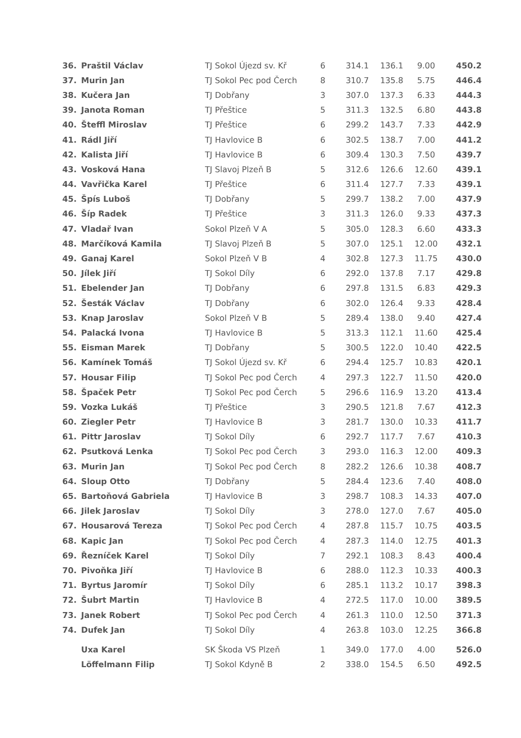| 36. | Praštil Václav | TJ Sokol Újezd sv. Kř | 6 | 314.1 | 136.1 | 9.00 | 450.2 |
| 37. | Murin Jan | TJ Sokol Pec pod Čerch | 8 | 310.7 | 135.8 | 5.75 | 446.4 |
| 38. | Kučera Jan | TJ Dobřany | 3 | 307.0 | 137.3 | 6.33 | 444.3 |
| 39. | Janota Roman | TJ Přeštice | 5 | 311.3 | 132.5 | 6.80 | 443.8 |
| 40. | Šteffl Miroslav | TJ Přeštice | 6 | 299.2 | 143.7 | 7.33 | 442.9 |
| 41. | Rádl Jiří | TJ Havlovice B | 6 | 302.5 | 138.7 | 7.00 | 441.2 |
| 42. | Kalista Jiří | TJ Havlovice B | 6 | 309.4 | 130.3 | 7.50 | 439.7 |
| 43. | Vosková Hana | TJ Slavoj Plzeň B | 5 | 312.6 | 126.6 | 12.60 | 439.1 |
| 44. | Vavřička Karel | TJ Přeštice | 6 | 311.4 | 127.7 | 7.33 | 439.1 |
| 45. | Špís Luboš | TJ Dobřany | 5 | 299.7 | 138.2 | 7.00 | 437.9 |
| 46. | Šíp Radek | TJ Přeštice | 3 | 311.3 | 126.0 | 9.33 | 437.3 |
| 47. | Vladař Ivan | Sokol Plzeň V A | 5 | 305.0 | 128.3 | 6.60 | 433.3 |
| 48. | Marčíková Kamila | TJ Slavoj Plzeň B | 5 | 307.0 | 125.1 | 12.00 | 432.1 |
| 49. | Ganaj Karel | Sokol Plzeň V B | 4 | 302.8 | 127.3 | 11.75 | 430.0 |
| 50. | Jílek Jiří | TJ Sokol Díly | 6 | 292.0 | 137.8 | 7.17 | 429.8 |
| 51. | Ebelender Jan | TJ Dobřany | 6 | 297.8 | 131.5 | 6.83 | 429.3 |
| 52. | Šesták Václav | TJ Dobřany | 6 | 302.0 | 126.4 | 9.33 | 428.4 |
| 53. | Knap Jaroslav | Sokol Plzeň V B | 5 | 289.4 | 138.0 | 9.40 | 427.4 |
| 54. | Palacká Ivona | TJ Havlovice B | 5 | 313.3 | 112.1 | 11.60 | 425.4 |
| 55. | Eisman Marek | TJ Dobřany | 5 | 300.5 | 122.0 | 10.40 | 422.5 |
| 56. | Kamínek Tomáš | TJ Sokol Újezd sv. Kř | 6 | 294.4 | 125.7 | 10.83 | 420.1 |
| 57. | Housar Filip | TJ Sokol Pec pod Čerch | 4 | 297.3 | 122.7 | 11.50 | 420.0 |
| 58. | Špaček Petr | TJ Sokol Pec pod Čerch | 5 | 296.6 | 116.9 | 13.20 | 413.4 |
| 59. | Vozka Lukáš | TJ Přeštice | 3 | 290.5 | 121.8 | 7.67 | 412.3 |
| 60. | Ziegler Petr | TJ Havlovice B | 3 | 281.7 | 130.0 | 10.33 | 411.7 |
| 61. | Pittr Jaroslav | TJ Sokol Díly | 6 | 292.7 | 117.7 | 7.67 | 410.3 |
| 62. | Psutková Lenka | TJ Sokol Pec pod Čerch | 3 | 293.0 | 116.3 | 12.00 | 409.3 |
| 63. | Murin Jan | TJ Sokol Pec pod Čerch | 8 | 282.2 | 126.6 | 10.38 | 408.7 |
| 64. | Sloup Otto | TJ Dobřany | 5 | 284.4 | 123.6 | 7.40 | 408.0 |
| 65. | Bartoňová Gabriela | TJ Havlovice B | 3 | 298.7 | 108.3 | 14.33 | 407.0 |
| 66. | Jilek Jaroslav | TJ Sokol Díly | 3 | 278.0 | 127.0 | 7.67 | 405.0 |
| 67. | Housarová Tereza | TJ Sokol Pec pod Čerch | 4 | 287.8 | 115.7 | 10.75 | 403.5 |
| 68. | Kapic Jan | TJ Sokol Pec pod Čerch | 4 | 287.3 | 114.0 | 12.75 | 401.3 |
| 69. | Řezníček Karel | TJ Sokol Díly | 7 | 292.1 | 108.3 | 8.43 | 400.4 |
| 70. | Pivoňka Jiří | TJ Havlovice B | 6 | 288.0 | 112.3 | 10.33 | 400.3 |
| 71. | Byrtus Jaromír | TJ Sokol Díly | 6 | 285.1 | 113.2 | 10.17 | 398.3 |
| 72. | Šubrt Martin | TJ Havlovice B | 4 | 272.5 | 117.0 | 10.00 | 389.5 |
| 73. | Janek Robert | TJ Sokol Pec pod Čerch | 4 | 261.3 | 110.0 | 12.50 | 371.3 |
| 74. | Dufek Jan | TJ Sokol Díly | 4 | 263.8 | 103.0 | 12.25 | 366.8 |
| | Uxa Karel | SK Škoda VS Plzeň | 1 | 349.0 | 177.0 | 4.00 | 526.0 |
| | Löffelmann Filip | TJ Sokol Kdyně B | 2 | 338.0 | 154.5 | 6.50 | 492.5 |